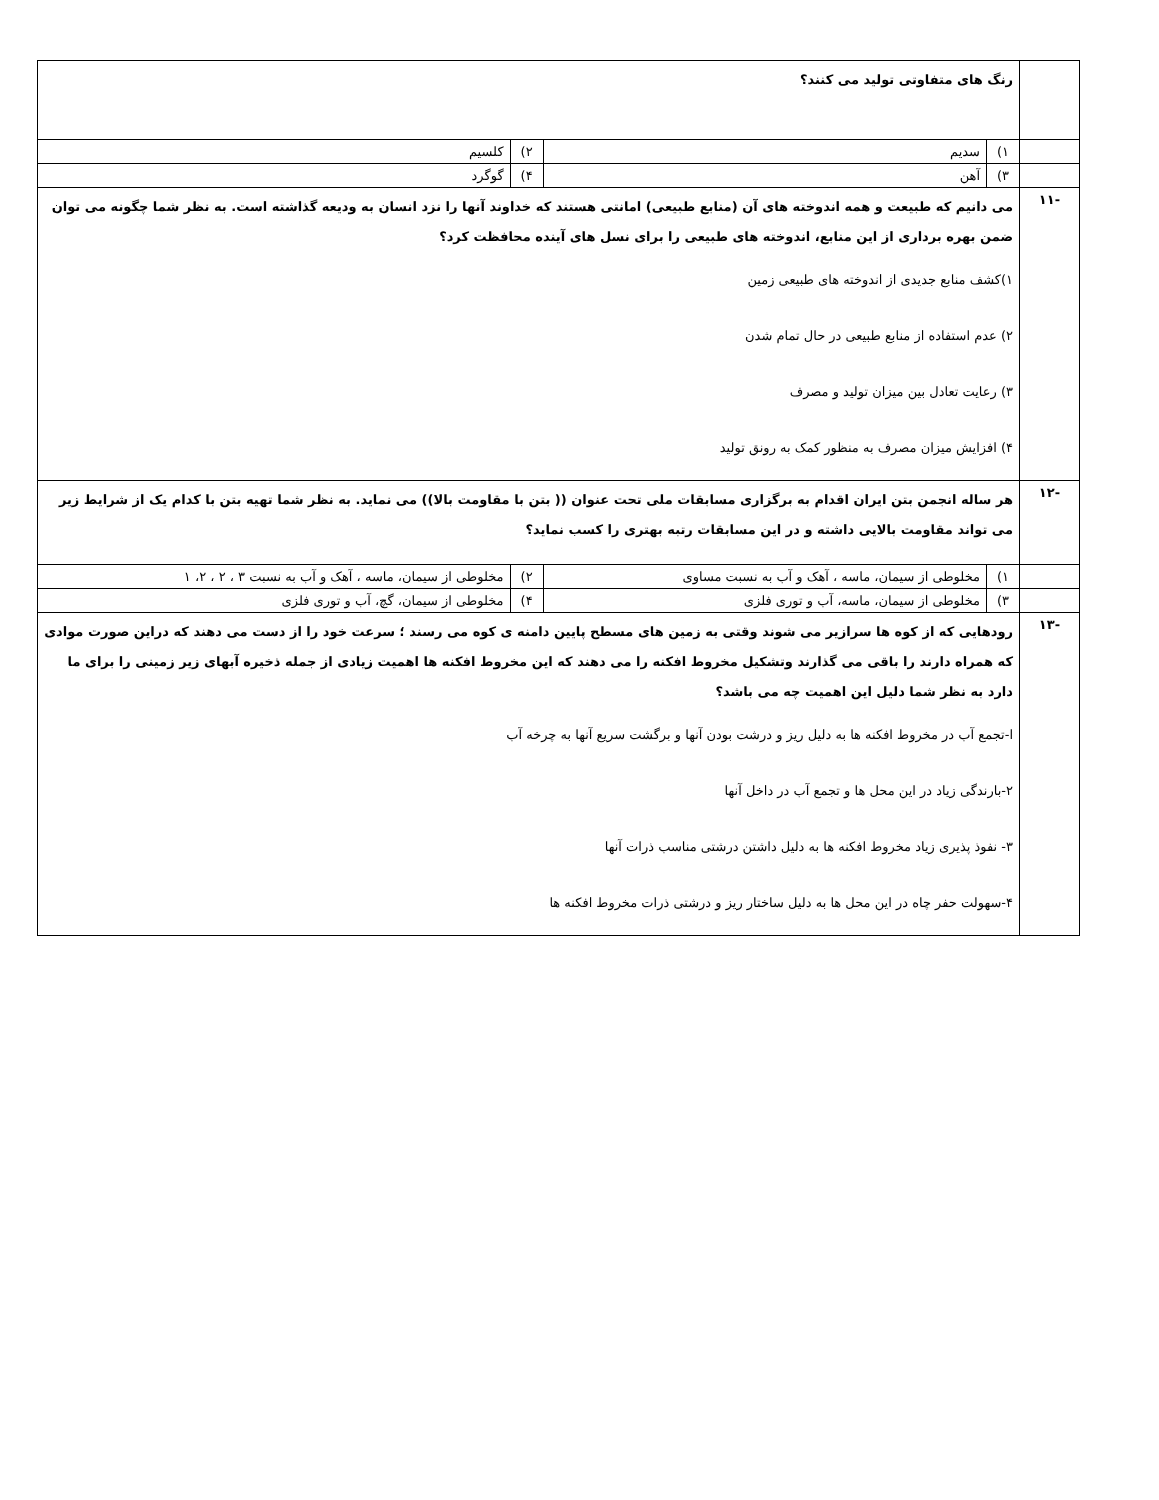| | رنگ های متفاوتی تولید می کنند؟ | | | |
| | ۱) | سدیم | ۲) | کلسیم |
| | ۳) | آهن | ۴) | گوگرد |
| -۱۱ | می دانیم که طبیعت و همه اندوخته های آن (منابع طبیعی) امانتی هستند که خداوند آنها را نزد انسان به ودیعه گذاشته است. به نظر شما چگونه می توان ضمن بهره برداری از این منابع، اندوخته های طبیعی را برای نسل های آینده محافظت کرد؟ ۱)کشف منابع جدیدی از اندوخته های طبیعی زمین ۲) عدم استفاده از منابع طبیعی در حال تمام شدن ۳) رعایت تعادل بین میزان تولید و مصرف ۴) افزایش میزان مصرف به منظور کمک به رونق تولید | | | |
| -۱۲ | هر ساله انجمن بتن ایران اقدام به برگزاری مسابقات ملی تحت عنوان (( بتن با مقاومت بالا)) می نماید. به نظر شما تهیه بتن با کدام یک از شرایط زیر می تواند مقاومت بالایی داشته و در این مسابقات رتبه بهتری را کسب نماید؟ | | | |
| | ۱) | مخلوطی از سیمان، ماسه ، آهک و آب به نسبت مساوی | ۲) | مخلوطی از سیمان، ماسه ، آهک و آب به نسبت ۳ ، ۲ ، ۲، ۱ |
| | ۳) | مخلوطی از سیمان، ماسه، آب و توری فلزی | ۴) | مخلوطی از سیمان، گچ، آب و توری فلزی |
| -۱۳ | رودهایی که از کوه ها سرازیر می شوند وقتی به زمین های مسطح پایین دامنه ی کوه می رسند ؛ سرعت خود را از دست می دهند که دراین صورت موادی که همراه دارند را باقی می گذارند وتشکیل مخروط افکنه را می دهند که این مخروط افکنه ها اهمیت زیادی از جمله ذخیره آبهای زیر زمینی را برای ما دارد به نظر شما دلیل این اهمیت چه می باشد؟ ا-تجمع آب در مخروط افکنه ها به دلیل ریز و درشت بودن آنها و برگشت سریع آنها به چرخه آب ۲-بارندگی زیاد در این محل ها و تجمع آب در داخل آنها ۳- نفوذ پذیری زیاد مخروط افکنه ها به دلیل داشتن درشتی مناسب ذرات آنها ۴-سهولت حفر چاه در این محل ها به دلیل ساختار ریز و درشتی ذرات مخروط افکنه ها | | | |